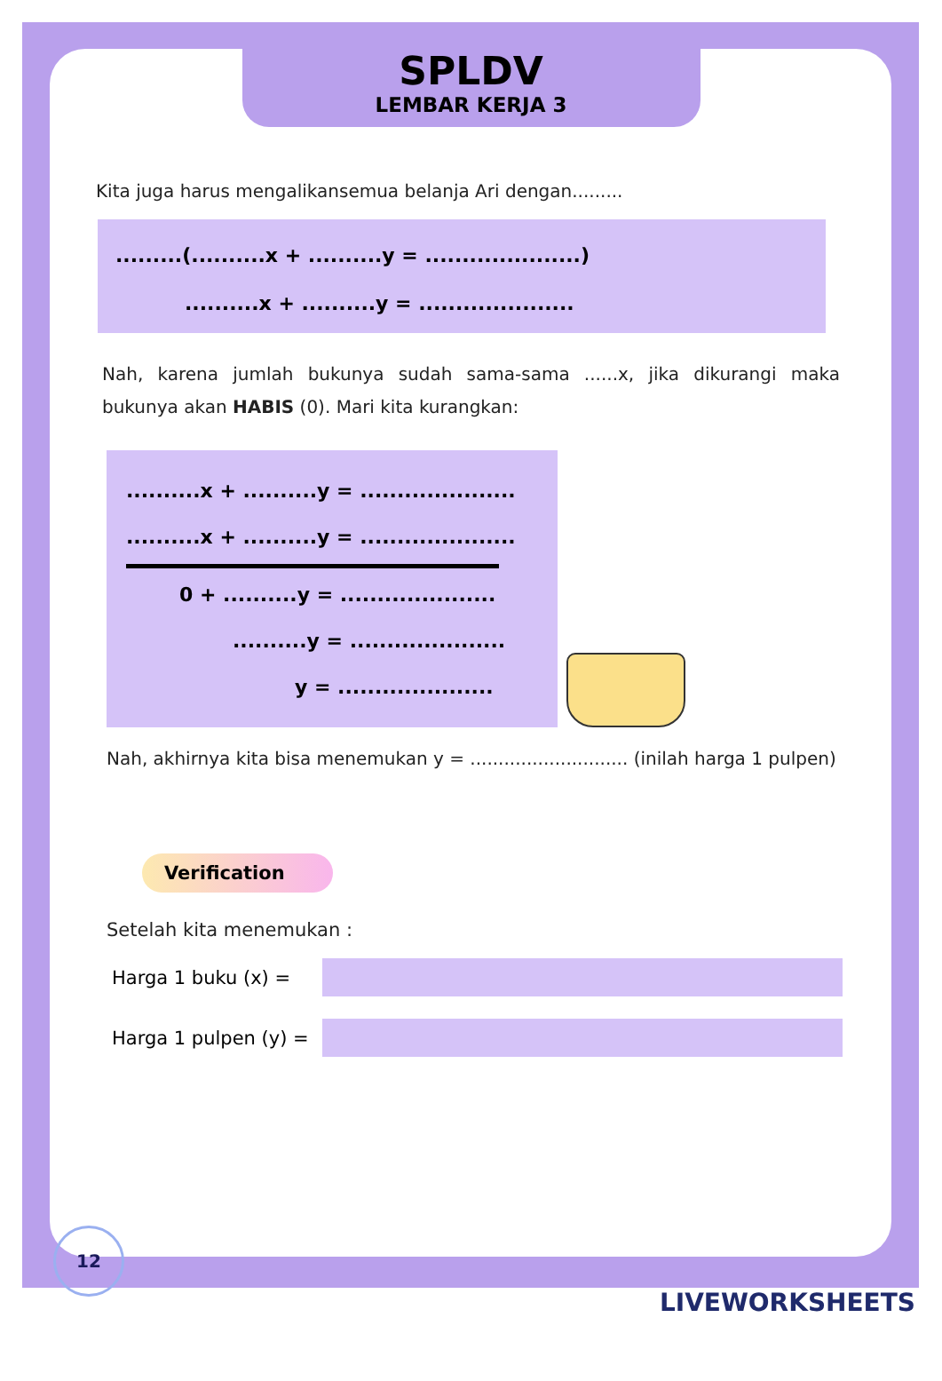SPLDV
LEMBAR KERJA 3
Kita juga harus mengalikansemua belanja Ari dengan.........
.........(..........x + ..........y = .....................)
..........x + ..........y = .....................
Nah, karena jumlah bukunya sudah sama-sama ......x, jika dikurangi maka bukunya akan HABIS (0). Mari kita kurangkan:
..........x + ..........y = .....................
..........x + ..........y = .....................
0 + ..........y = .....................
..........y = .....................
y = .....................
Nah, akhirnya kita bisa menemukan y = ............................ (inilah harga 1 pulpen)
Verification
Setelah kita menemukan :
Harga 1 buku (x) =
Harga 1 pulpen (y) =
12
LIVEWORKSHEETS